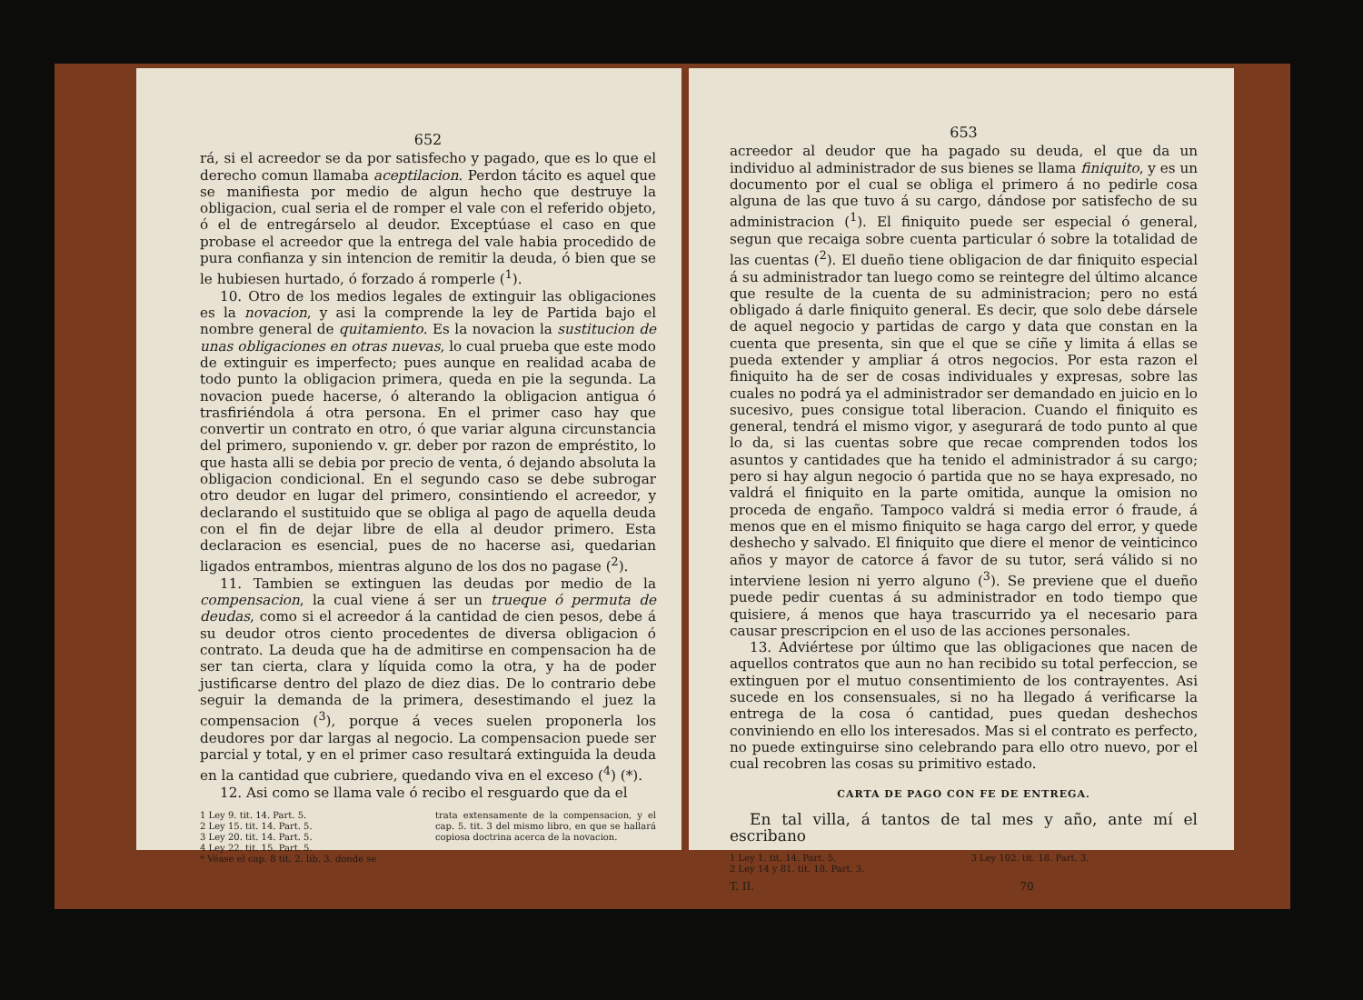652
rá, si el acreedor se da por satisfecho y pagado, que es lo que el derecho comun llamaba aceptilacion. Perdon tácito es aquel que se manifiesta por medio de algun hecho que destruye la obligacion, cual seria el de romper el vale con el referido objeto, ó el de entregárselo al deudor. Exceptúase el caso en que probase el acreedor que la entrega del vale habia procedido de pura confianza y sin intencion de remitir la deuda, ó bien que se le hubiesen hurtado, ó forzado á romperle (<sup>1</sup>).
10. Otro de los medios legales de extinguir las obligaciones es la novacion, y asi la comprende la ley de Partida bajo el nombre general de quitamiento. Es la novacion la sustitucion de unas obligaciones en otras nuevas, lo cual prueba que este modo de extinguir es imperfecto; pues aunque en realidad acaba de todo punto la obligacion primera, queda en pie la segunda. La novacion puede hacerse, ó alterando la obligacion antigua ó trasfiriéndola á otra persona. En el primer caso hay que convertir un contrato en otro, ó que variar alguna circunstancia del primero, suponiendo v. gr. deber por razon de empréstito, lo que hasta alli se debia por precio de venta, ó dejando absoluta la obligacion condicional. En el segundo caso se debe subrogar otro deudor en lugar del primero, consintiendo el acreedor, y declarando el sustituido que se obliga al pago de aquella deuda con el fin de dejar libre de ella al deudor primero. Esta declaracion es esencial, pues de no hacerse asi, quedarian ligados entrambos, mientras alguno de los dos no pagase (<sup>2</sup>).
11. Tambien se extinguen las deudas por medio de la compensacion, la cual viene á ser un trueque ó permuta de deudas, como si el acreedor á la cantidad de cien pesos, debe á su deudor otros ciento procedentes de diversa obligacion ó contrato. La deuda que ha de admitirse en compensacion ha de ser tan cierta, clara y líquida como la otra, y ha de poder justificarse dentro del plazo de diez dias. De lo contrario debe seguir la demanda de la primera, desestimando el juez la compensacion (<sup>3</sup>), porque á veces suelen proponerla los deudores por dar largas al negocio. La compensacion puede ser parcial y total, y en el primer caso resultará extinguida la deuda en la cantidad que cubriere, quedando viva en el exceso (<sup>4</sup>) (*).
12. Asi como se llama vale ó recibo el resguardo que da el
1 Ley 9. tit. 14. Part. 5.
2 Ley 15. tit. 14. Part. 5.
3 Ley 20. tit. 14. Part. 5.
4 Ley 22. tit. 15. Part. 5.
* Véase el cap. 8 tit. 2. lib. 3. donde se
trata extensamente de la compensacion, y el cap. 5. tit. 3 del mismo libro, en que se hallará copiosa doctrina acerca de la novacion.
653
acreedor al deudor que ha pagado su deuda, el que da un individuo al administrador de sus bienes se llama finiquito, y es un documento por el cual se obliga el primero á no pedirle cosa alguna de las que tuvo á su cargo, dándose por satisfecho de su administracion (<sup>1</sup>). El finiquito puede ser especial ó general, segun que recaiga sobre cuenta particular ó sobre la totalidad de las cuentas (<sup>2</sup>). El dueño tiene obligacion de dar finiquito especial á su administrador tan luego como se reintegre del último alcance que resulte de la cuenta de su administracion; pero no está obligado á darle finiquito general. Es decir, que solo debe dársele de aquel negocio y partidas de cargo y data que constan en la cuenta que presenta, sin que el que se ciñe y limita á ellas se pueda extender y ampliar á otros negocios. Por esta razon el finiquito ha de ser de cosas individuales y expresas, sobre las cuales no podrá ya el administrador ser demandado en juicio en lo sucesivo, pues consigue total liberacion. Cuando el finiquito es general, tendrá el mismo vigor, y asegurará de todo punto al que lo da, si las cuentas sobre que recae comprenden todos los asuntos y cantidades que ha tenido el administrador á su cargo; pero si hay algun negocio ó partida que no se haya expresado, no valdrá el finiquito en la parte omitida, aunque la omision no proceda de engaño. Tampoco valdrá si media error ó fraude, á menos que en el mismo finiquito se haga cargo del error, y quede deshecho y salvado. El finiquito que diere el menor de veinticinco años y mayor de catorce á favor de su tutor, será válido si no interviene lesion ni yerro alguno (<sup>3</sup>). Se previene que el dueño puede pedir cuentas á su administrador en todo tiempo que quisiere, á menos que haya trascurrido ya el necesario para causar prescripcion en el uso de las acciones personales.
13. Adviértese por último que las obligaciones que nacen de aquellos contratos que aun no han recibido su total perfeccion, se extinguen por el mutuo consentimiento de los contrayentes. Asi sucede en los consensuales, si no ha llegado á verificarse la entrega de la cosa ó cantidad, pues quedan deshechos conviniendo en ello los interesados. Mas si el contrato es perfecto, no puede extinguirse sino celebrando para ello otro nuevo, por el cual recobren las cosas su primitivo estado.
CARTA DE PAGO CON FE DE ENTREGA.
En tal villa, á tantos de tal mes y año, ante mí el escribano
1 Ley 1. tit. 14. Part. 5.
2 Ley 14 y 81. tit. 18. Part. 3.
3 Ley 102. tit. 18. Part. 3.
T. II. 70